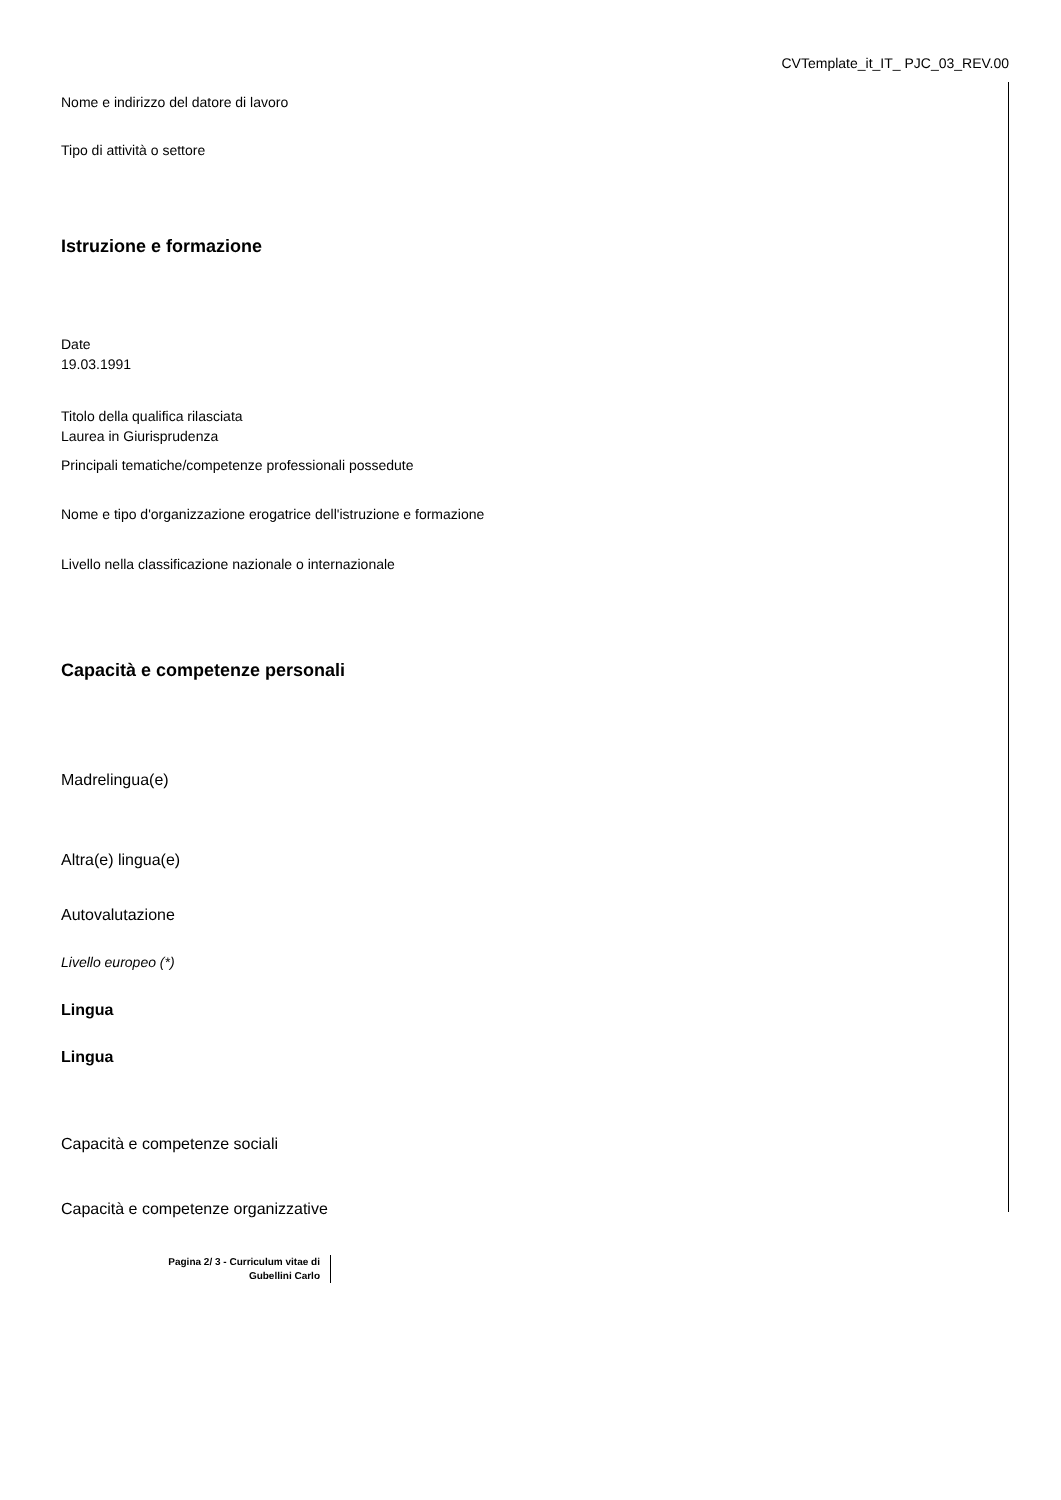CVTemplate_it_IT_ PJC_03_REV.00
Nome e indirizzo del datore di lavoro
Tipo di attività o settore
Istruzione e formazione
Date
19.03.1991
Titolo della qualifica rilasciata
Laurea in Giurisprudenza
Principali tematiche/competenze professionali possedute
Nome e tipo d'organizzazione erogatrice dell'istruzione e formazione
Livello nella classificazione nazionale o internazionale
Capacità e competenze personali
Madrelingua(e)
Altra(e) lingua(e)
Autovalutazione
Livello europeo (*)
Lingua
Lingua
Capacità e competenze sociali
Capacità e competenze organizzative
Pagina 2/ 3 - Curriculum vitae di Gubellini Carlo